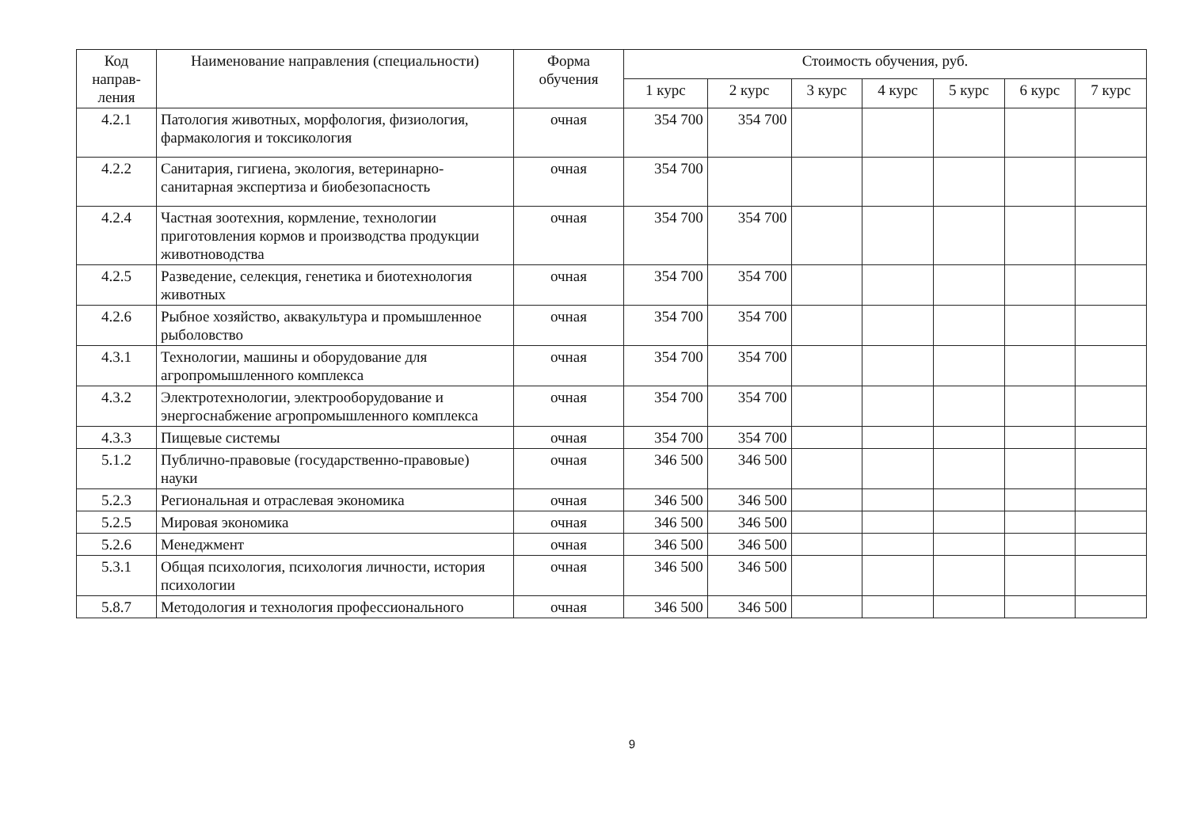| Код направ-ления | Наименование направления (специальности) | Форма обучения | Стоимость обучения, руб. | | | | | | |
| --- | --- | --- | --- | --- | --- | --- | --- | --- | --- |
| | | | 1 курс | 2 курс | 3 курс | 4 курс | 5 курс | 6 курс | 7 курс |
| 4.2.1 | Патология животных, морфология, физиология, фармакология и токсикология | очная | 354 700 | 354 700 | | | | | |
| 4.2.2 | Санитария, гигиена, экология, ветеринарно-санитарная экспертиза и биобезопасность | очная | 354 700 | | | | | | |
| 4.2.4 | Частная зоотехния, кормление, технологии приготовления кормов и производства продукции животноводства | очная | 354 700 | 354 700 | | | | | |
| 4.2.5 | Разведение, селекция, генетика и биотехнология животных | очная | 354 700 | 354 700 | | | | | |
| 4.2.6 | Рыбное хозяйство, аквакультура и промышленное рыболовство | очная | 354 700 | 354 700 | | | | | |
| 4.3.1 | Технологии, машины и оборудование для агропромышленного комплекса | очная | 354 700 | 354 700 | | | | | |
| 4.3.2 | Электротехнологии, электрооборудование и энергоснабжение агропромышленного комплекса | очная | 354 700 | 354 700 | | | | | |
| 4.3.3 | Пищевые системы | очная | 354 700 | 354 700 | | | | | |
| 5.1.2 | Публично-правовые (государственно-правовые) науки | очная | 346 500 | 346 500 | | | | | |
| 5.2.3 | Региональная и отраслевая экономика | очная | 346 500 | 346 500 | | | | | |
| 5.2.5 | Мировая экономика | очная | 346 500 | 346 500 | | | | | |
| 5.2.6 | Менеджмент | очная | 346 500 | 346 500 | | | | | |
| 5.3.1 | Общая психология, психология личности, история психологии | очная | 346 500 | 346 500 | | | | | |
| 5.8.7 | Методология и технология профессионального | очная | 346 500 | 346 500 | | | | | |
9